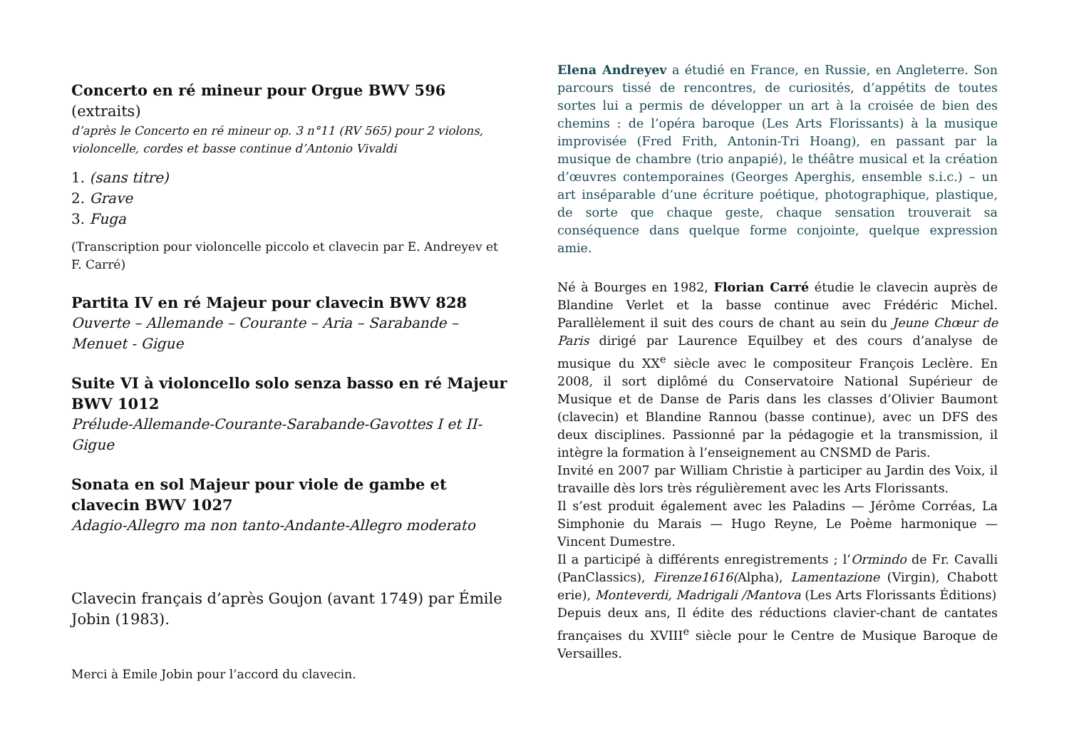Concerto en ré mineur pour Orgue BWV 596 (extraits)
d’après le Concerto en ré mineur op. 3 n°11 (RV 565) pour 2 violons, violoncelle, cordes et basse continue d’Antonio Vivaldi
1. (sans titre)
2. Grave
3. Fuga
(Transcription pour violoncelle piccolo et clavecin par E. Andreyev et F. Carré)
Partita IV en ré Majeur pour clavecin BWV 828
Ouverte – Allemande – Courante – Aria – Sarabande – Menuet - Gigue
Suite VI à violoncello solo senza basso en ré Majeur BWV 1012
Prélude-Allemande-Courante-Sarabande-Gavottes I et II-Gigue
Sonata en sol Majeur pour viole de gambe et clavecin BWV 1027
Adagio-Allegro ma non tanto-Andante-Allegro moderato
Clavecin français d’après Goujon (avant 1749) par Émile Jobin (1983).
Merci à Emile Jobin pour l’accord du clavecin.
Elena Andreyev a étudié en France, en Russie, en Angleterre. Son parcours tissé de rencontres, de curiosités, d’appétits de toutes sortes lui a permis de développer un art à la croisée de bien des chemins : de l’opéra baroque (Les Arts Florissants) à la musique improvisée (Fred Frith, Antonin-Tri Hoang), en passant par la musique de chambre (trio anpapié), le théâtre musical et la création d’œuvres contemporaines (Georges Aperghis, ensemble s.i.c.) – un art inséparable d’une écriture poétique, photographique, plastique, de sorte que chaque geste, chaque sensation trouverait sa conséquence dans quelque forme conjointe, quelque expression amie.
Né à Bourges en 1982, Florian Carré étudie le clavecin auprès de Blandine Verlet et la basse continue avec Frédéric Michel. Parallèlement il suit des cours de chant au sein du Jeune Chœur de Paris dirigé par Laurence Equilbey et des cours d’analyse de musique du XX<sup>e</sup> siècle avec le compositeur François Leclère. En 2008, il sort diplômé du Conservatoire National Supérieur de Musique et de Danse de Paris dans les classes d’Olivier Baumont (clavecin) et Blandine Rannou (basse continue), avec un DFS des deux disciplines. Passionné par la pédagogie et la transmission, il intègre la formation à l’enseignement au CNSMD de Paris.
Invité en 2007 par William Christie à participer au Jardin des Voix, il travaille dès lors très régulièrement avec les Arts Florissants.
Il s’est produit également avec les Paladins — Jérôme Corréas, La Simphonie du Marais — Hugo Reyne, Le Poème harmonique — Vincent Dumestre.
Il a participé à différents enregistrements ; l’Ormindo de Fr. Cavalli (PanClassics), Firenze1616(Alpha), Lamentazione (Virgin), Chabott erie), Monteverdi, Madrigali /Mantova (Les Arts Florissants Éditions)
Depuis deux ans, Il édite des réductions clavier-chant de cantates françaises du XVIII<sup>e</sup> siècle pour le Centre de Musique Baroque de Versailles.